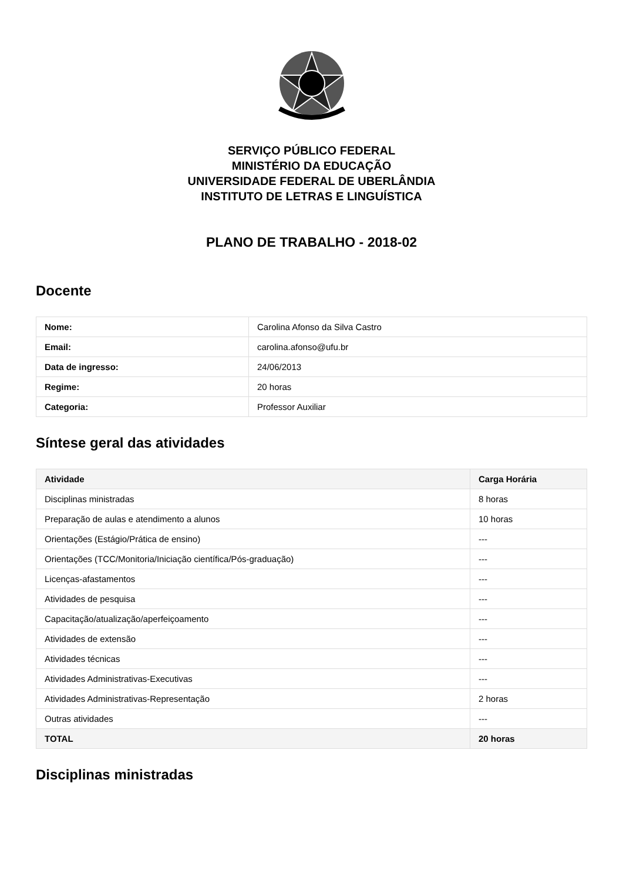SERVIÇO PÚBLICO FEDERAL
MINISTÉRIO DA EDUCAÇÃO
UNIVERSIDADE FEDERAL DE UBERLÂNDIA
INSTITUTO DE LETRAS E LINGUÍSTICA
PLANO DE TRABALHO - 2018-02
Docente
| Nome: | Carolina Afonso da Silva Castro |
| Email: | carolina.afonso@ufu.br |
| Data de ingresso: | 24/06/2013 |
| Regime: | 20 horas |
| Categoria: | Professor Auxiliar |
Síntese geral das atividades
| Atividade | Carga Horária |
| --- | --- |
| Disciplinas ministradas | 8 horas |
| Preparação de aulas e atendimento a alunos | 10 horas |
| Orientações (Estágio/Prática de ensino) | --- |
| Orientações (TCC/Monitoria/Iniciação científica/Pós-graduação) | --- |
| Licenças-afastamentos | --- |
| Atividades de pesquisa | --- |
| Capacitação/atualização/aperfeiçoamento | --- |
| Atividades de extensão | --- |
| Atividades técnicas | --- |
| Atividades Administrativas-Executivas | --- |
| Atividades Administrativas-Representação | 2 horas |
| Outras atividades | --- |
| TOTAL | 20 horas |
Disciplinas ministradas